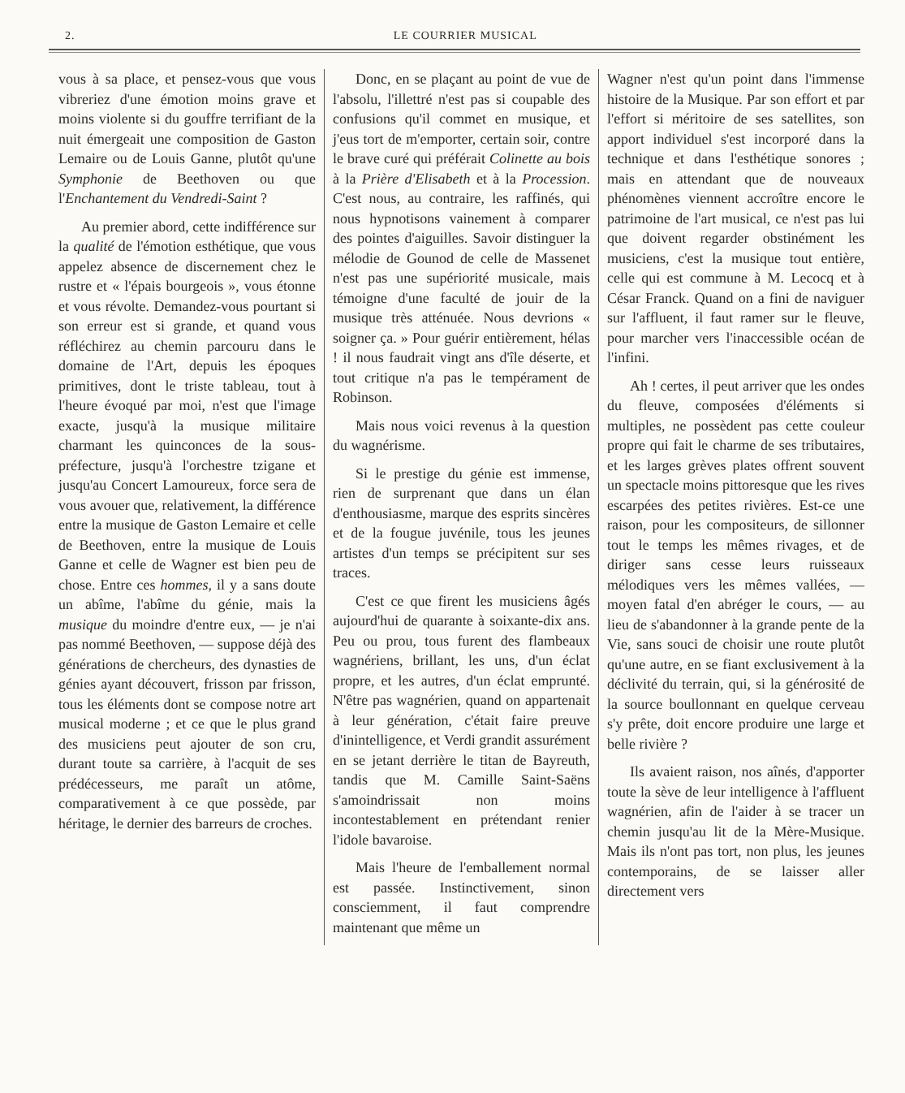2. LE COURRIER MUSICAL
vous à sa place, et pensez-vous que vous vibreriez d'une émotion moins grave et moins violente si du gouffre terrifiant de la nuit émergeait une composition de Gaston Lemaire ou de Louis Ganne, plutôt qu'une Symphonie de Beethoven ou que l'Enchantement du Vendredi-Saint ?
Au premier abord, cette indifférence sur la qualité de l'émotion esthétique, que vous appelez absence de discernement chez le rustre et « l'épais bourgeois », vous étonne et vous révolte. Demandez-vous pourtant si son erreur est si grande, et quand vous réfléchirez au chemin parcouru dans le domaine de l'Art, depuis les époques primitives, dont le triste tableau, tout à l'heure évoqué par moi, n'est que l'image exacte, jusqu'à la musique militaire charmant les quinconces de la sous-préfecture, jusqu'à l'orchestre tzigane et jusqu'au Concert Lamoureux, force sera de vous avouer que, relativement, la différence entre la musique de Gaston Lemaire et celle de Beethoven, entre la musique de Louis Ganne et celle de Wagner est bien peu de chose. Entre ces hommes, il y a sans doute un abîme, l'abîme du génie, mais la musique du moindre d'entre eux, — je n'ai pas nommé Beethoven, — suppose déjà des générations de chercheurs, des dynasties de génies ayant découvert, frisson par frisson, tous les éléments dont se compose notre art musical moderne ; et ce que le plus grand des musiciens peut ajouter de son cru, durant toute sa carrière, à l'acquit de ses prédécesseurs, me paraît un atôme, comparativement à ce que possède, par héritage, le dernier des barreurs de croches.
Donc, en se plaçant au point de vue de l'absolu, l'illettré n'est pas si coupable des confusions qu'il commet en musique, et j'eus tort de m'emporter, certain soir, contre le brave curé qui préférait Colinette au bois à la Prière d'Elisabeth et à la Procession. C'est nous, au contraire, les raffinés, qui nous hypnotisons vainement à comparer des pointes d'aiguilles. Savoir distinguer la mélodie de Gounod de celle de Massenet n'est pas une supériorité musicale, mais témoigne d'une faculté de jouir de la musique très atténuée. Nous devrions « soigner ça. » Pour guérir entièrement, hélas ! il nous faudrait vingt ans d'île déserte, et tout critique n'a pas le tempérament de Robinson.
Mais nous voici revenus à la question du wagnérisme.
Si le prestige du génie est immense, rien de surprenant que dans un élan d'enthousiasme, marque des esprits sincères et de la fougue juvénile, tous les jeunes artistes d'un temps se précipitent sur ses traces.
C'est ce que firent les musiciens âgés aujourd'hui de quarante à soixante-dix ans. Peu ou prou, tous furent des flambeaux wagnériens, brillant, les uns, d'un éclat propre, et les autres, d'un éclat emprunté. N'être pas wagnérien, quand on appartenait à leur génération, c'était faire preuve d'inintelligence, et Verdi grandit assurément en se jetant derrière le titan de Bayreuth, tandis que M. Camille Saint-Saëns s'amoindrissait non moins incontestablement en prétendant renier l'idole bavaroise.
Mais l'heure de l'emballement normal est passée. Instinctivement, sinon consciemment, il faut comprendre maintenant que même un
Wagner n'est qu'un point dans l'immense histoire de la Musique. Par son effort et par l'effort si méritoire de ses satellites, son apport individuel s'est incorporé dans la technique et dans l'esthétique sonores ; mais en attendant que de nouveaux phénomènes viennent accroître encore le patrimoine de l'art musical, ce n'est pas lui que doivent regarder obstinément les musiciens, c'est la musique tout entière, celle qui est commune à M. Lecocq et à César Franck. Quand on a fini de naviguer sur l'affluent, il faut ramer sur le fleuve, pour marcher vers l'inaccessible océan de l'infini.
Ah ! certes, il peut arriver que les ondes du fleuve, composées d'éléments si multiples, ne possèdent pas cette couleur propre qui fait le charme de ses tributaires, et les larges grèves plates offrent souvent un spectacle moins pittoresque que les rives escarpées des petites rivières. Est-ce une raison, pour les compositeurs, de sillonner tout le temps les mêmes rivages, et de diriger sans cesse leurs ruisseaux mélodiques vers les mêmes vallées, — moyen fatal d'en abréger le cours, — au lieu de s'abandonner à la grande pente de la Vie, sans souci de choisir une route plutôt qu'une autre, en se fiant exclusivement à la déclivité du terrain, qui, si la générosité de la source boullonnant en quelque cerveau s'y prête, doit encore produire une large et belle rivière ?
Ils avaient raison, nos aînés, d'apporter toute la sève de leur intelligence à l'affluent wagnérien, afin de l'aider à se tracer un chemin jusqu'au lit de la Mère-Musique. Mais ils n'ont pas tort, non plus, les jeunes contemporains, de se laisser aller directement vers